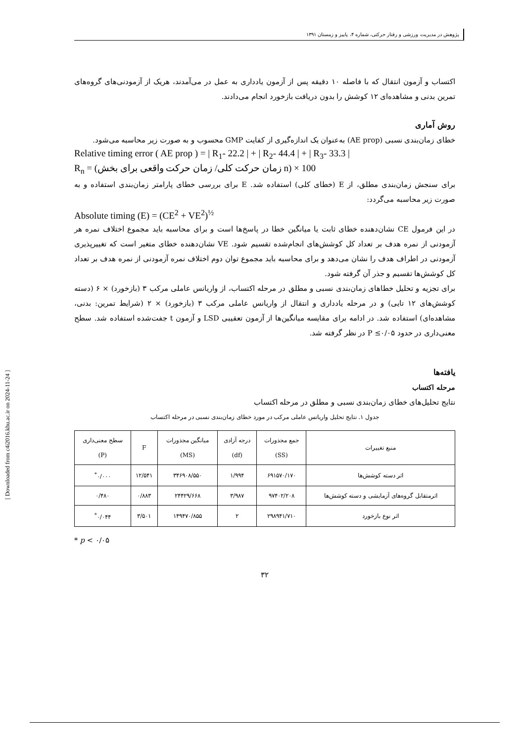پژوهش در مدیریت ورزشی و رفتار حرکتی، شماره ۴، پاییز و زمستان ۱۳۹۱
اکتساب و آزمون انتقال که با فاصله ۱۰ دقیقه پس از آزمون یادداری به عمل در می‌آمدند، هریک از آزمودنی‌های گروه‌های تمرین بدنی و مشاهده‌ای ۱۲ کوشش را بدون دریافت بازخورد انجام می‌دادند.
روش آماری
خطای زمان‌بندی نسبی (AE prop) به‌عنوان یک اندازه‌گیری از کفایت GMP محسوب و به صورت زیر محاسبه می‌شود.
Relative timing error ( AE prop ) = | R<sub>1</sub>- 22.2 | + | R<sub>2</sub>- 44.4 | + | R<sub>3</sub>- 33.3 |
R<sub>n</sub> = (زمان حرکت کلی/ زمان حرکت واقعی برای بخش n) × 100
برای سنجش زمان‌بندی مطلق، از E (خطای کلی) استفاده شد. E برای بررسی خطای پارامتر زمان‌بندی استفاده و به صورت زیر محاسبه می‌گردد:
Absolute timing (E) = (CE<sup>2</sup> + VE<sup>2</sup>)<sup>½</sup>
در این فرمول CE نشان‌دهنده خطای ثابت یا میانگین خطا در پاسخ‌ها است و برای محاسبه باید مجموع اختلاف نمره هر آزمودنی از نمره هدف بر تعداد کل کوشش‌های انجام‌شده تقسیم شود. VE نشان‌دهنده خطای متغیر است که تغییرپذیری آزمودنی در اطراف هدف را نشان می‌دهد و برای محاسبه باید مجموع توان دوم اختلاف نمره آزمودنی از نمره هدف بر تعداد کل کوشش‌ها تقسیم و جذر آن گرفته شود.
برای تجزیه و تحلیل خطاهای زمان‌بندی نسبی و مطلق در مرحله اکتساب، از واریانس عاملی مرکب ۳ (بازخورد) × ۶ (دسته کوشش‌های ۱۲ تایی) و در مرحله یادداری و انتقال از واریانس عاملی مرکب ۳ (بازخورد) × ۲ (شرایط تمرین: بدنی، مشاهده‌ای) استفاده شد. در ادامه برای مقایسه میانگین‌ها از آزمون تعقیبی LSD و آزمون t جفت‌شده استفاده شد. سطح معنی‌داری در حدود P ≤۰/۰۵ در نظر گرفته شد.
یافته‌ها
مرحله اکتساب
نتایج تحلیل‌های خطای زمان‌بندی نسبی و مطلق در مرحله اکتساب
جدول ۱. نتایج تحلیل واریانس عاملی مرکب در مورد خطای زمان‌بندی نسبی در مرحله اکتساب
| منبع تغییرات | جمع مجذورات (SS) | درجه آزادی (df) | میانگین مجذورات (MS) | F | سطح معنی‌داری (P) |
| --- | --- | --- | --- | --- | --- |
| اثر دسته کوشش‌ها | ۶۹۱۵۷۰/۱۷۰ | ۱/۹۹۴ | ۳۴۶۹۰۸/۵۵۰ | ۱۲/۵۴۱ | ۰/۰۰۰<sup>*</sup> |
| اثرمتقابل گروه‌های آزمایشی و دسته کوشش‌ها | ۹۷۴۰۲/۲۰۸ | ۳/۹۸۷ | ۲۴۴۲۹/۶۶۸ | ۰/۸۸۳ | ۰/۴۸۰ |
| اثر نوع بازخورد | ۲۹۸۹۴۱/۷۱۰ | ۲ | ۱۴۹۴۷۰/۸۵۵ | ۳/۵۰۱ | ۰/۰۴۴<sup>*</sup> |
* p < ۰/۰۵
۳۲
[ Downloaded from c4i2016.khu.ac.ir on 2024-11-24 ]